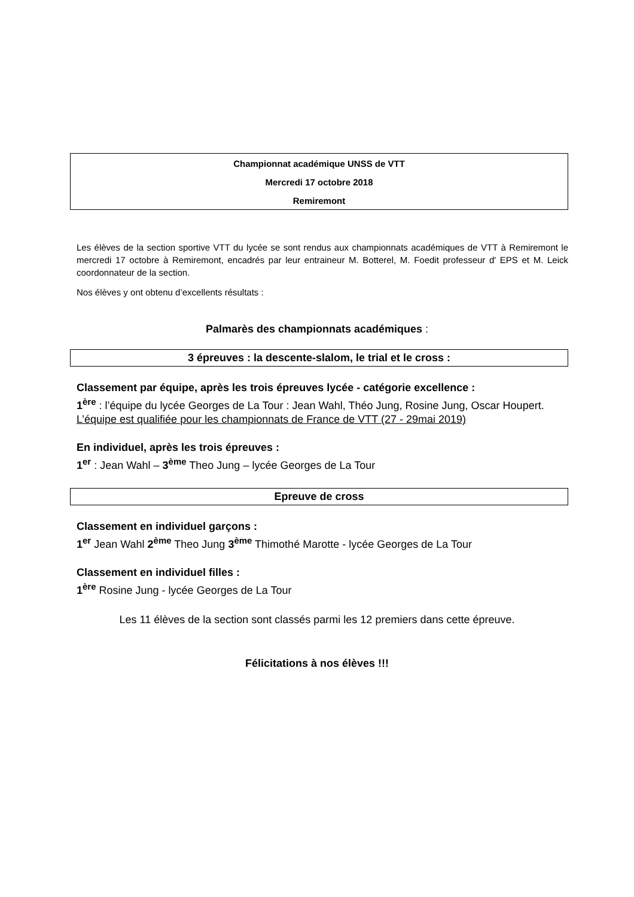Championnat académique UNSS de VTT
Mercredi 17 octobre 2018
Remiremont
Les élèves de la section sportive VTT du lycée se sont rendus aux championnats académiques de VTT à Remiremont le mercredi 17 octobre à Remiremont, encadrés par leur entraineur M. Botterel, M. Foedit professeur d' EPS et M. Leick coordonnateur de la section.
Nos élèves y ont obtenu d’excellents résultats :
Palmarès des championnats académiques :
3 épreuves : la descente-slalom, le trial et le cross :
Classement par équipe, après les trois épreuves lycée - catégorie excellence :
1<sup>ère</sup> : l’équipe du lycée Georges de La Tour : Jean Wahl, Théo Jung, Rosine Jung, Oscar Houpert.
L’équipe est qualifiée pour les championnats de France de VTT (27 - 29mai 2019)
En individuel, après les trois épreuves :
1<sup>er</sup> : Jean Wahl – 3<sup>ème</sup> Theo Jung – lycée Georges de La Tour
Epreuve de cross
Classement en individuel garçons :
1<sup>er</sup> Jean Wahl 2<sup>ème</sup> Theo Jung 3<sup>ème</sup> Thimothé Marotte - lycée Georges de La Tour
Classement en individuel filles :
1<sup>ère</sup> Rosine Jung - lycée Georges de La Tour
Les 11 élèves de la section sont classés parmi les 12 premiers dans cette épreuve.
Félicitations à nos élèves !!!